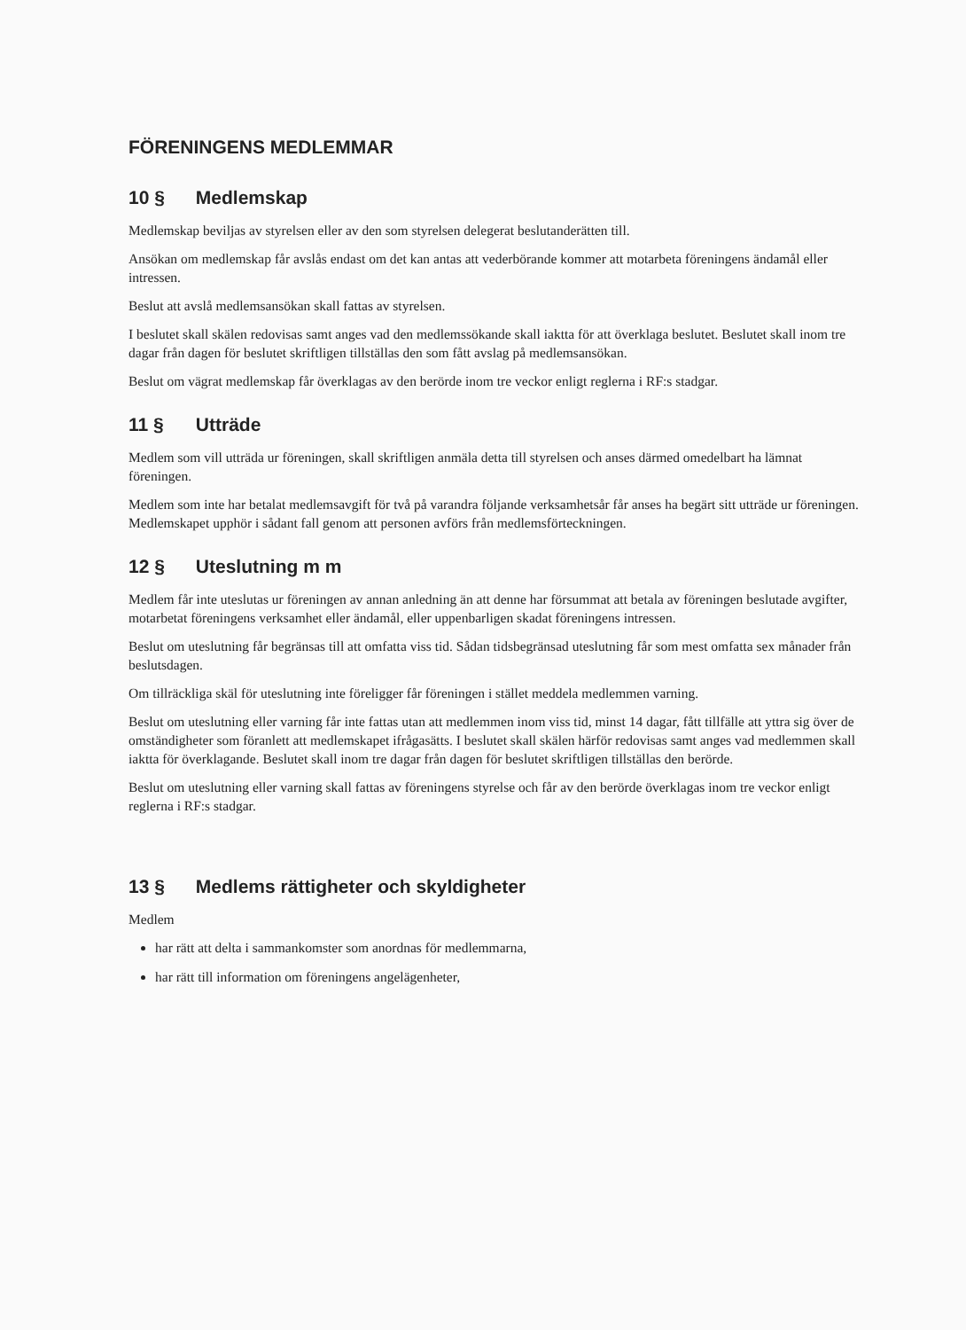FÖRENINGENS MEDLEMMAR
10 § Medlemskap
Medlemskap beviljas av styrelsen eller av den som styrelsen delegerat beslutanderätten till.
Ansökan om medlemskap får avslås endast om det kan antas att vederbörande kommer att motarbeta föreningens ändamål eller intressen.
Beslut att avslå medlemsansökan skall fattas av styrelsen.
I beslutet skall skälen redovisas samt anges vad den medlemssökande skall iaktta för att överklaga beslutet. Beslutet skall inom tre dagar från dagen för beslutet skriftligen tillställas den som fått avslag på medlemsansökan.
Beslut om vägrat medlemskap får överklagas av den berörde inom tre veckor enligt reglerna i RF:s stadgar.
11 § Utträde
Medlem som vill utträda ur föreningen, skall skriftligen anmäla detta till styrelsen och anses därmed omedelbart ha lämnat föreningen.
Medlem som inte har betalat medlemsavgift för två på varandra följande verksamhetsår får anses ha begärt sitt utträde ur föreningen. Medlemskapet upphör i sådant fall genom att personen avförs från medlemsförteckningen.
12 § Uteslutning m m
Medlem får inte uteslutas ur föreningen av annan anledning än att denne har försummat att betala av föreningen beslutade avgifter, motarbetat föreningens verksamhet eller ändamål, eller uppenbarligen skadat föreningens intressen.
Beslut om uteslutning får begränsas till att omfatta viss tid. Sådan tidsbegränsad uteslutning får som mest omfatta sex månader från beslutsdagen.
Om tillräckliga skäl för uteslutning inte föreligger får föreningen i stället meddela medlemmen varning.
Beslut om uteslutning eller varning får inte fattas utan att medlemmen inom viss tid, minst 14 dagar, fått tillfälle att yttra sig över de omständigheter som föranlett att medlemskapet ifrågasätts. I beslutet skall skälen härför redovisas samt anges vad medlemmen skall iaktta för överklagande. Beslutet skall inom tre dagar från dagen för beslutet skriftligen tillställas den berörde.
Beslut om uteslutning eller varning skall fattas av föreningens styrelse och får av den berörde överklagas inom tre veckor enligt reglerna i RF:s stadgar.
13 § Medlems rättigheter och skyldigheter
Medlem
har rätt att delta i sammankomster som anordnas för medlemmarna,
har rätt till information om föreningens angelägenheter,